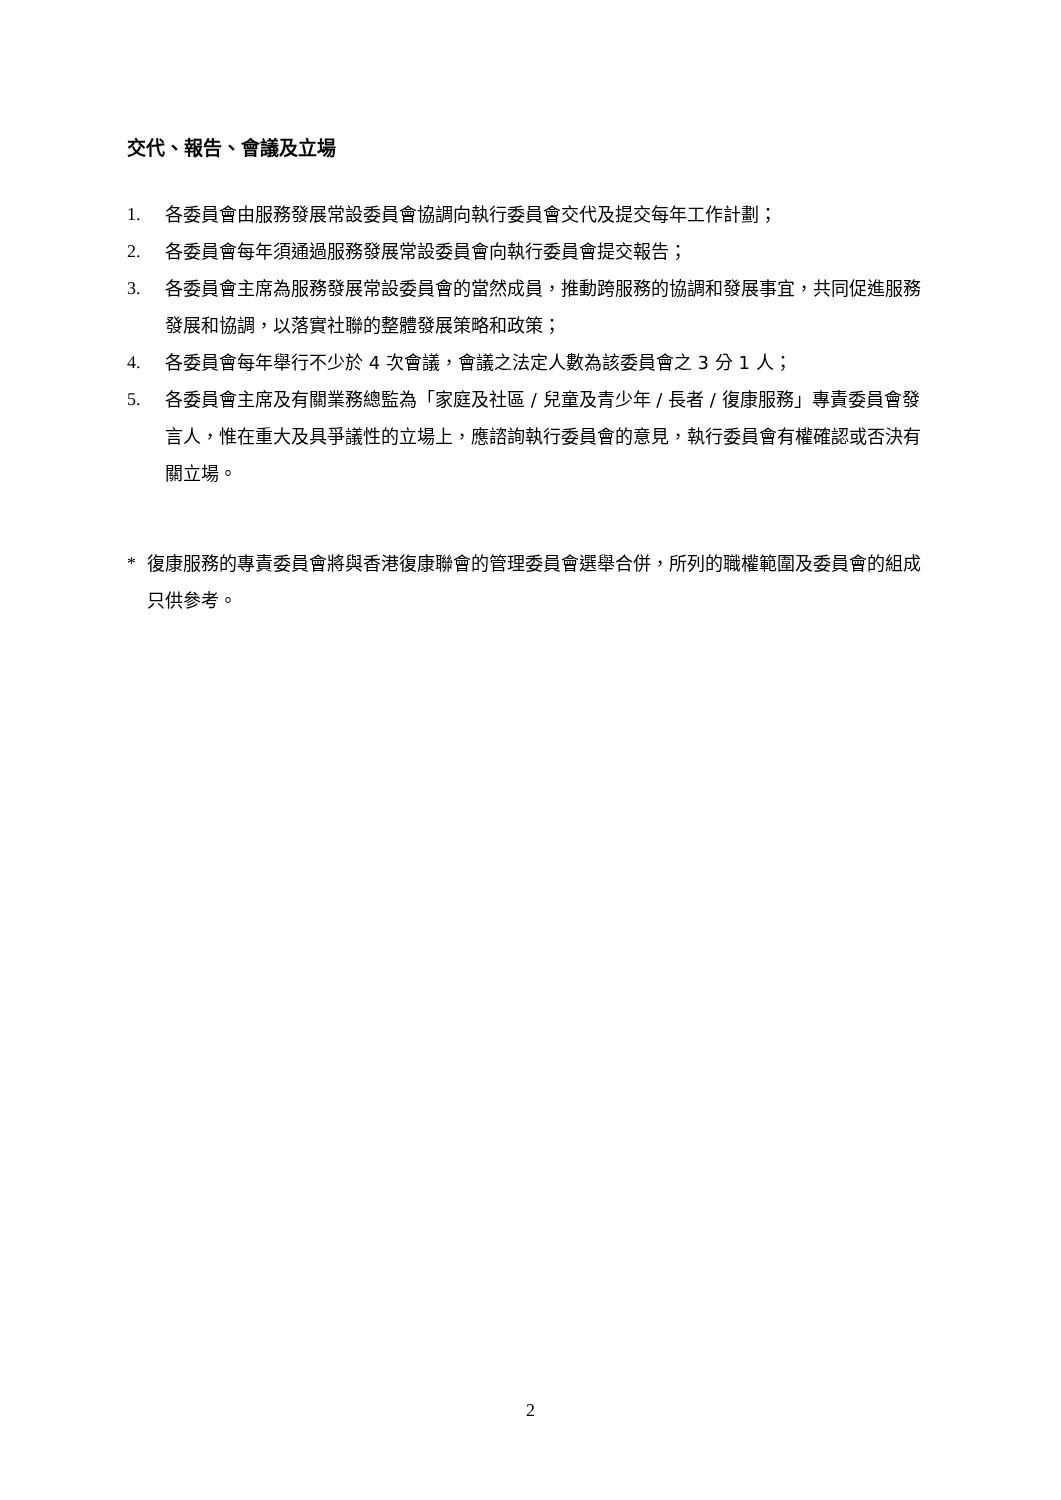交代、報告、會議及立場
1. 各委員會由服務發展常設委員會協調向執行委員會交代及提交每年工作計劃；
2. 各委員會每年須通過服務發展常設委員會向執行委員會提交報告；
3. 各委員會主席為服務發展常設委員會的當然成員，推動跨服務的協調和發展事宜，共同促進服務發展和協調，以落實社聯的整體發展策略和政策；
4. 各委員會每年舉行不少於 4 次會議，會議之法定人數為該委員會之 3 分 1 人；
5. 各委員會主席及有關業務總監為「家庭及社區 / 兒童及青少年 / 長者 / 復康服務」專責委員會發言人，惟在重大及具爭議性的立場上，應諮詢執行委員會的意見，執行委員會有權確認或否決有關立場。
* 復康服務的專責委員會將與香港復康聯會的管理委員會選舉合併，所列的職權範圍及委員會的組成只供參考。
2